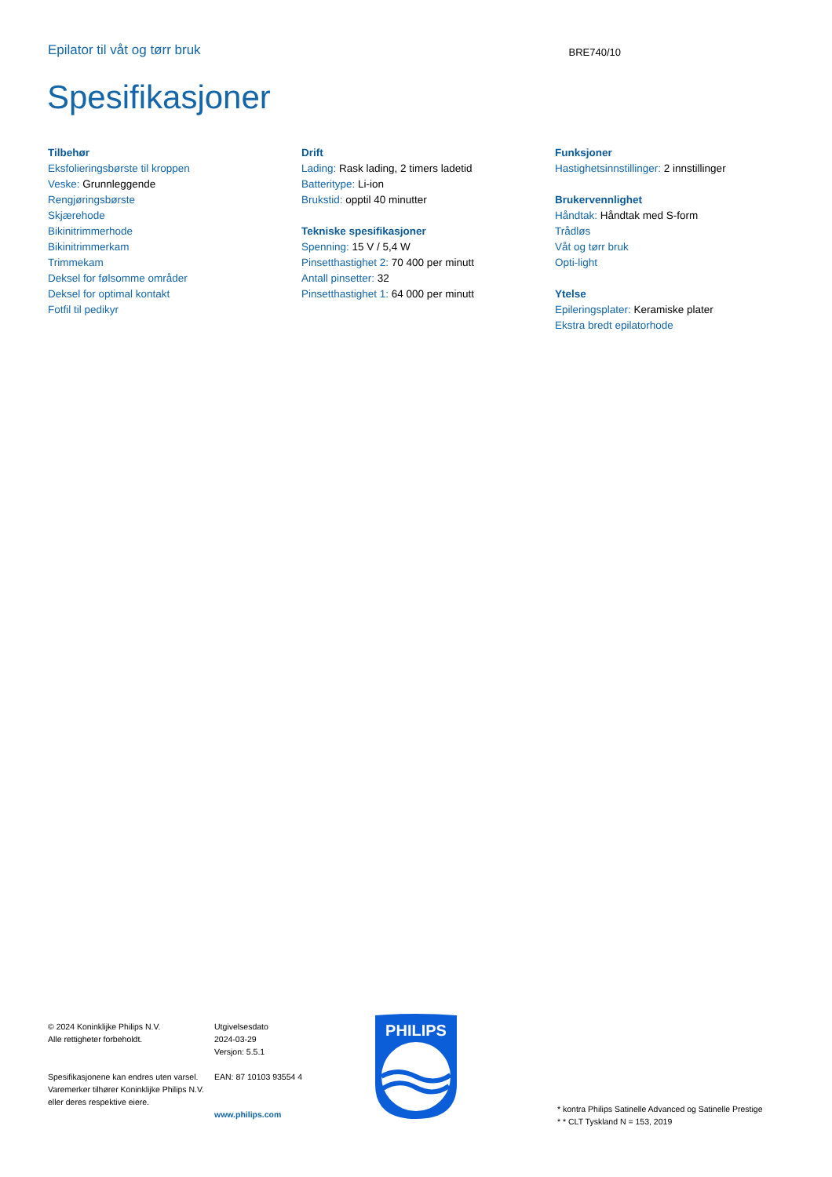Epilator til våt og tørr bruk
BRE740/10
Spesifikasjoner
Tilbehør
Eksfolieringsbørste til kroppen
Veske: Grunnleggende
Rengjøringsbørste
Skjærehode
Bikinitrimmerhode
Bikinitrimmerkam
Trimmekam
Deksel for følsomme områder
Deksel for optimal kontakt
Fotfil til pedikyr
Drift
Lading: Rask lading, 2 timers ladetid
Batteritype: Li-ion
Brukstid: opptil 40 minutter
Tekniske spesifikasjoner
Spenning: 15 V / 5,4 W
Pinsetthastighet 2: 70 400 per minutt
Antall pinsetter: 32
Pinsetthastighet 1: 64 000 per minutt
Funksjoner
Hastighetsinnstillinger: 2 innstillinger
Brukervennlighet
Håndtak: Håndtak med S-form
Trådløs
Våt og tørr bruk
Opti-light
Ytelse
Epileringsplater: Keramiske plater
Ekstra bredt epilatorhode
© 2024 Koninklijke Philips N.V.
Alle rettigheter forbeholdt.
Spesifikasjonene kan endres uten varsel. Varemerker tilhører Koninklijke Philips N.V. eller deres respektive eiere.
Utgivelsesdato
2024-03-29
Versjon: 5.5.1
EAN: 87 10103 93554 4
www.philips.com
PHILIPS
* kontra Philips Satinelle Advanced og Satinelle Prestige
* * CLT Tyskland N = 153, 2019